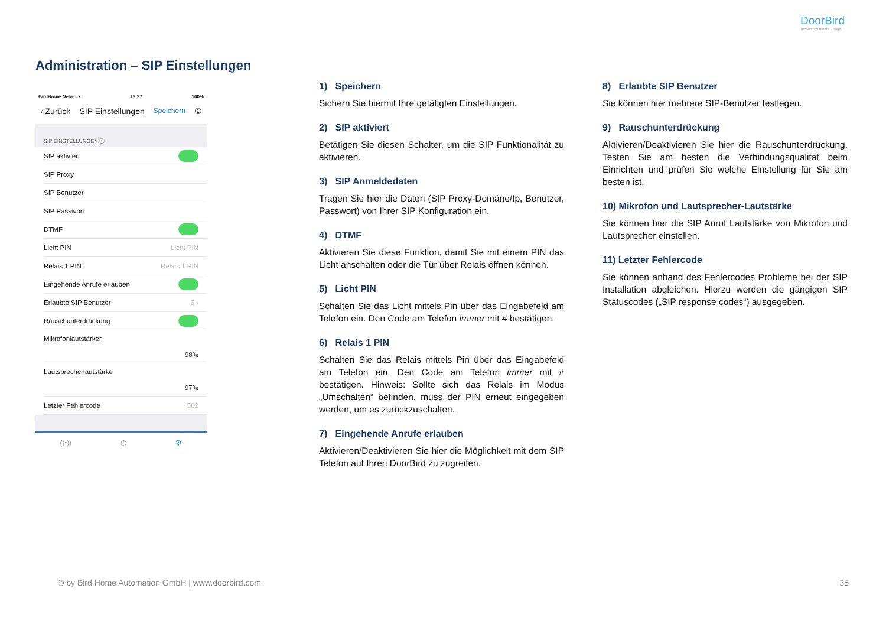DoorBird
Technology meets Design.
Administration – SIP Einstellungen
BirdHome Network 13:37 100%
‹ Zurück SIP Einstellungen Speichern ①
SIP EINSTELLUNGEN ⓘ
SIP aktiviert
SIP Proxy
SIP Benutzer
SIP Passwort
DTMF
Licht PIN Licht PIN
Relais 1 PIN Relais 1 PIN
Eingehende Anrufe erlauben
Erlaubte SIP Benutzer 5 ›
Rauschunterdrückung
Mikrofonlautstärker
98%
Lautsprecherlautstärke
97%
Letzter Fehlercode 502
((•)) ◷ ⚙
1) Speichern
Sichern Sie hiermit Ihre getätigten Einstellungen.
2) SIP aktiviert
Betätigen Sie diesen Schalter, um die SIP Funktionalität zu aktivieren.
3) SIP Anmeldedaten
Tragen Sie hier die Daten (SIP Proxy-Domäne/Ip, Benutzer, Passwort) von Ihrer SIP Konfiguration ein.
4) DTMF
Aktivieren Sie diese Funktion, damit Sie mit einem PIN das Licht anschalten oder die Tür über Relais öffnen können.
5) Licht PIN
Schalten Sie das Licht mittels Pin über das Eingabefeld am Telefon ein. Den Code am Telefon immer mit # bestätigen.
6) Relais 1 PIN
Schalten Sie das Relais mittels Pin über das Eingabefeld am Telefon ein. Den Code am Telefon immer mit # bestätigen. Hinweis: Sollte sich das Relais im Modus „Umschalten“ befinden, muss der PIN erneut eingegeben werden, um es zurückzuschalten.
7) Eingehende Anrufe erlauben
Aktivieren/Deaktivieren Sie hier die Möglichkeit mit dem SIP Telefon auf Ihren DoorBird zu zugreifen.
8) Erlaubte SIP Benutzer
Sie können hier mehrere SIP-Benutzer festlegen.
9) Rauschunterdrückung
Aktivieren/Deaktivieren Sie hier die Rauschunterdrückung. Testen Sie am besten die Verbindungsqualität beim Einrichten und prüfen Sie welche Einstellung für Sie am besten ist.
10) Mikrofon und Lautsprecher-Lautstärke
Sie können hier die SIP Anruf Lautstärke von Mikrofon und Lautsprecher einstellen.
11) Letzter Fehlercode
Sie können anhand des Fehlercodes Probleme bei der SIP Installation abgleichen. Hierzu werden die gängigen SIP Statuscodes („SIP response codes“) ausgegeben.
© by Bird Home Automation GmbH | www.doorbird.com
35